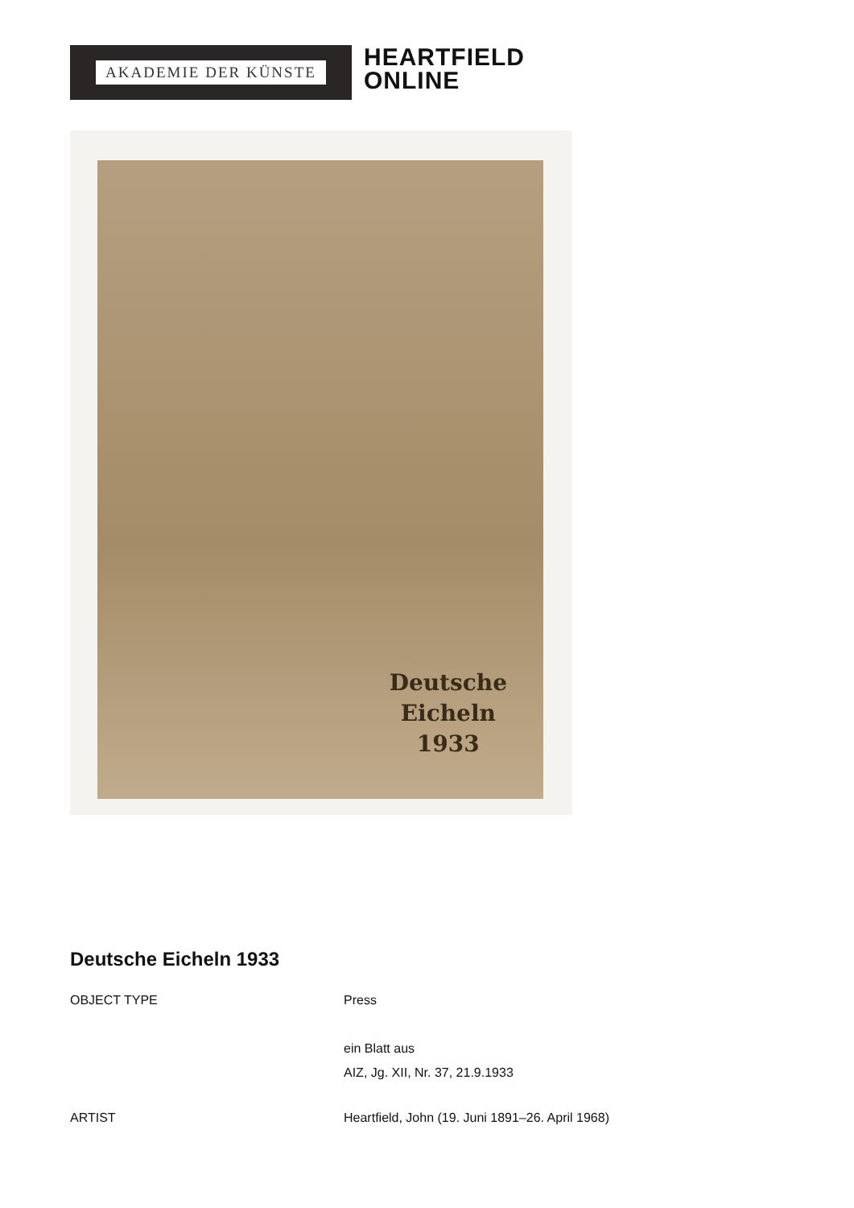AKADEMIE DER KÜNSTE
HEARTFIELD
ONLINE
Deutsche
Eicheln
1933
Deutsche Eicheln 1933
| OBJECT TYPE | Press ein Blatt aus AIZ, Jg. XII, Nr. 37, 21.9.1933 |
| ARTIST | Heartfield, John (19. Juni 1891–26. April 1968) |